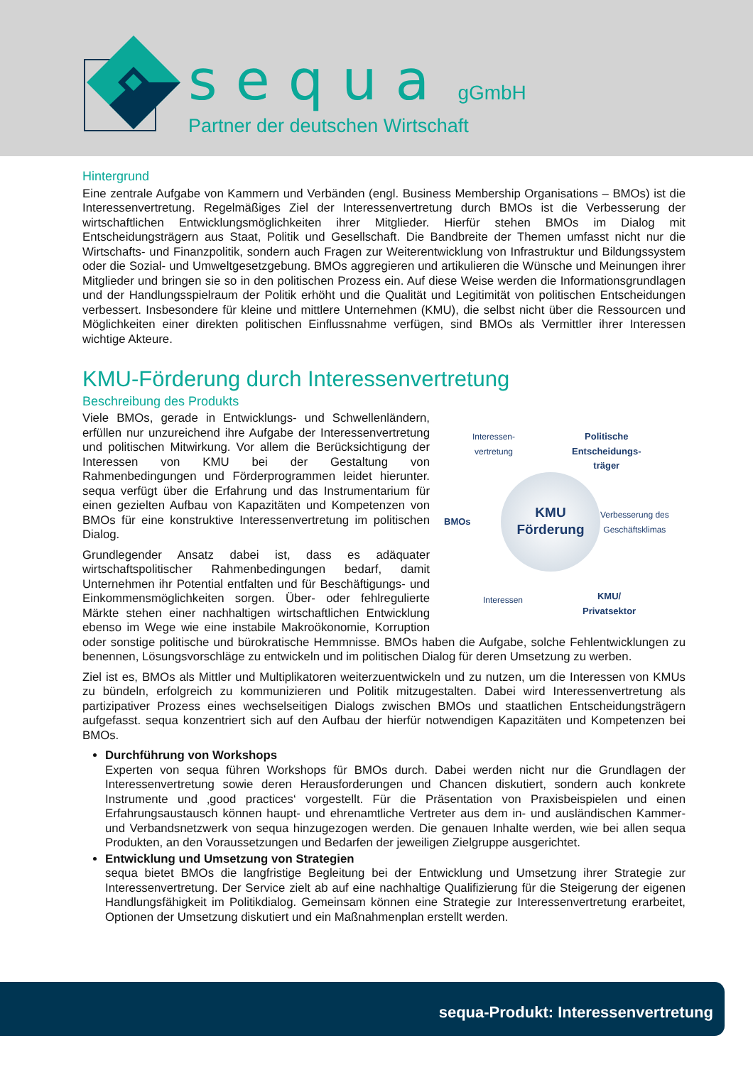sequa gGmbH
Partner der deutschen Wirtschaft
Hintergrund
Eine zentrale Aufgabe von Kammern und Verbänden (engl. Business Membership Organisations – BMOs) ist die Interessenvertretung. Regelmäßiges Ziel der Interessenvertretung durch BMOs ist die Verbesserung der wirtschaftlichen Entwicklungsmöglichkeiten ihrer Mitglieder. Hierfür stehen BMOs im Dialog mit Entscheidungsträgern aus Staat, Politik und Gesellschaft. Die Bandbreite der Themen umfasst nicht nur die Wirtschafts- und Finanzpolitik, sondern auch Fragen zur Weiterentwicklung von Infrastruktur und Bildungssystem oder die Sozial- und Umweltgesetzgebung. BMOs aggregieren und artikulieren die Wünsche und Meinungen ihrer Mitglieder und bringen sie so in den politischen Prozess ein. Auf diese Weise werden die Informationsgrundlagen und der Handlungsspielraum der Politik erhöht und die Qualität und Legitimität von politischen Entscheidungen verbessert. Insbesondere für kleine und mittlere Unternehmen (KMU), die selbst nicht über die Ressourcen und Möglichkeiten einer direkten politischen Einflussnahme verfügen, sind BMOs als Vermittler ihrer Interessen wichtige Akteure.
KMU-Förderung durch Interessenvertretung
Beschreibung des Produkts
KMU
Förderung
Interessen-
vertretung
Politische
Entscheidungs-
träger
BMOs
Verbesserung des
Geschäftsklimas
Interessen
KMU/
Privatsektor
Viele BMOs, gerade in Entwicklungs- und Schwellenländern, erfüllen nur unzureichend ihre Aufgabe der Interessenvertretung und politischen Mitwirkung. Vor allem die Berücksichtigung der Interessen von KMU bei der Gestaltung von Rahmenbedingungen und Förderprogrammen leidet hierunter. sequa verfügt über die Erfahrung und das Instrumentarium für einen gezielten Aufbau von Kapazitäten und Kompetenzen von BMOs für eine konstruktive Interessenvertretung im politischen Dialog.
Grundlegender Ansatz dabei ist, dass es adäquater wirtschaftspolitischer Rahmenbedingungen bedarf, damit Unternehmen ihr Potential entfalten und für Beschäftigungs- und Einkommensmöglichkeiten sorgen. Über- oder fehlregulierte Märkte stehen einer nachhaltigen wirtschaftlichen Entwicklung ebenso im Wege wie eine instabile Makroökonomie, Korruption oder sonstige politische und bürokratische Hemmnisse. BMOs haben die Aufgabe, solche Fehlentwicklungen zu benennen, Lösungsvorschläge zu entwickeln und im politischen Dialog für deren Umsetzung zu werben.
Ziel ist es, BMOs als Mittler und Multiplikatoren weiterzuentwickeln und zu nutzen, um die Interessen von KMUs zu bündeln, erfolgreich zu kommunizieren und Politik mitzugestalten. Dabei wird Interessenvertretung als partizipativer Prozess eines wechselseitigen Dialogs zwischen BMOs und staatlichen Entscheidungsträgern aufgefasst. sequa konzentriert sich auf den Aufbau der hierfür notwendigen Kapazitäten und Kompetenzen bei BMOs.
Durchführung von Workshops
Experten von sequa führen Workshops für BMOs durch. Dabei werden nicht nur die Grundlagen der Interessenvertretung sowie deren Herausforderungen und Chancen diskutiert, sondern auch konkrete Instrumente und ‚good practices‘ vorgestellt. Für die Präsentation von Praxisbeispielen und einen Erfahrungsaustausch können haupt- und ehrenamtliche Vertreter aus dem in- und ausländischen Kammer- und Verbandsnetzwerk von sequa hinzugezogen werden. Die genauen Inhalte werden, wie bei allen sequa Produkten, an den Voraussetzungen und Bedarfen der jeweiligen Zielgruppe ausgerichtet.
Entwicklung und Umsetzung von Strategien
sequa bietet BMOs die langfristige Begleitung bei der Entwicklung und Umsetzung ihrer Strategie zur Interessenvertretung. Der Service zielt ab auf eine nachhaltige Qualifizierung für die Steigerung der eigenen Handlungsfähigkeit im Politikdialog. Gemeinsam können eine Strategie zur Interessenvertretung erarbeitet, Optionen der Umsetzung diskutiert und ein Maßnahmenplan erstellt werden.
sequa-Produkt: Interessenvertretung